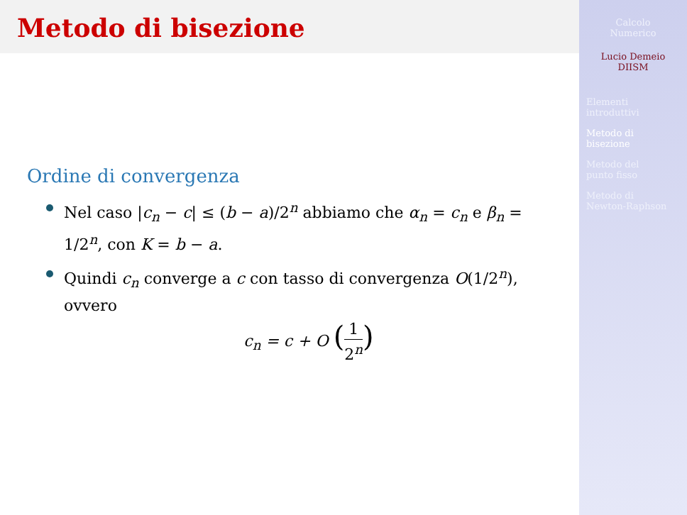Metodo di bisezione
Ordine di convergenza
Nel caso |c<sub>n</sub> − c| ≤ (b − a)/2<sup>n</sup> abbiamo che α<sub>n</sub> = c<sub>n</sub> e β<sub>n</sub> = 1/2<sup>n</sup>, con K = b − a.
Quindi c<sub>n</sub> converge a c con tasso di convergenza O(1/2<sup>n</sup>), ovvero
c<sub>n</sub> = c + O (1 2<sup>n</sup>)
Calcolo
Numerico
Lucio Demeio
DIISM
Elementi
introduttivi
Metodo di
bisezione
Metodo del
punto fisso
Metodo di
Newton-Raphson